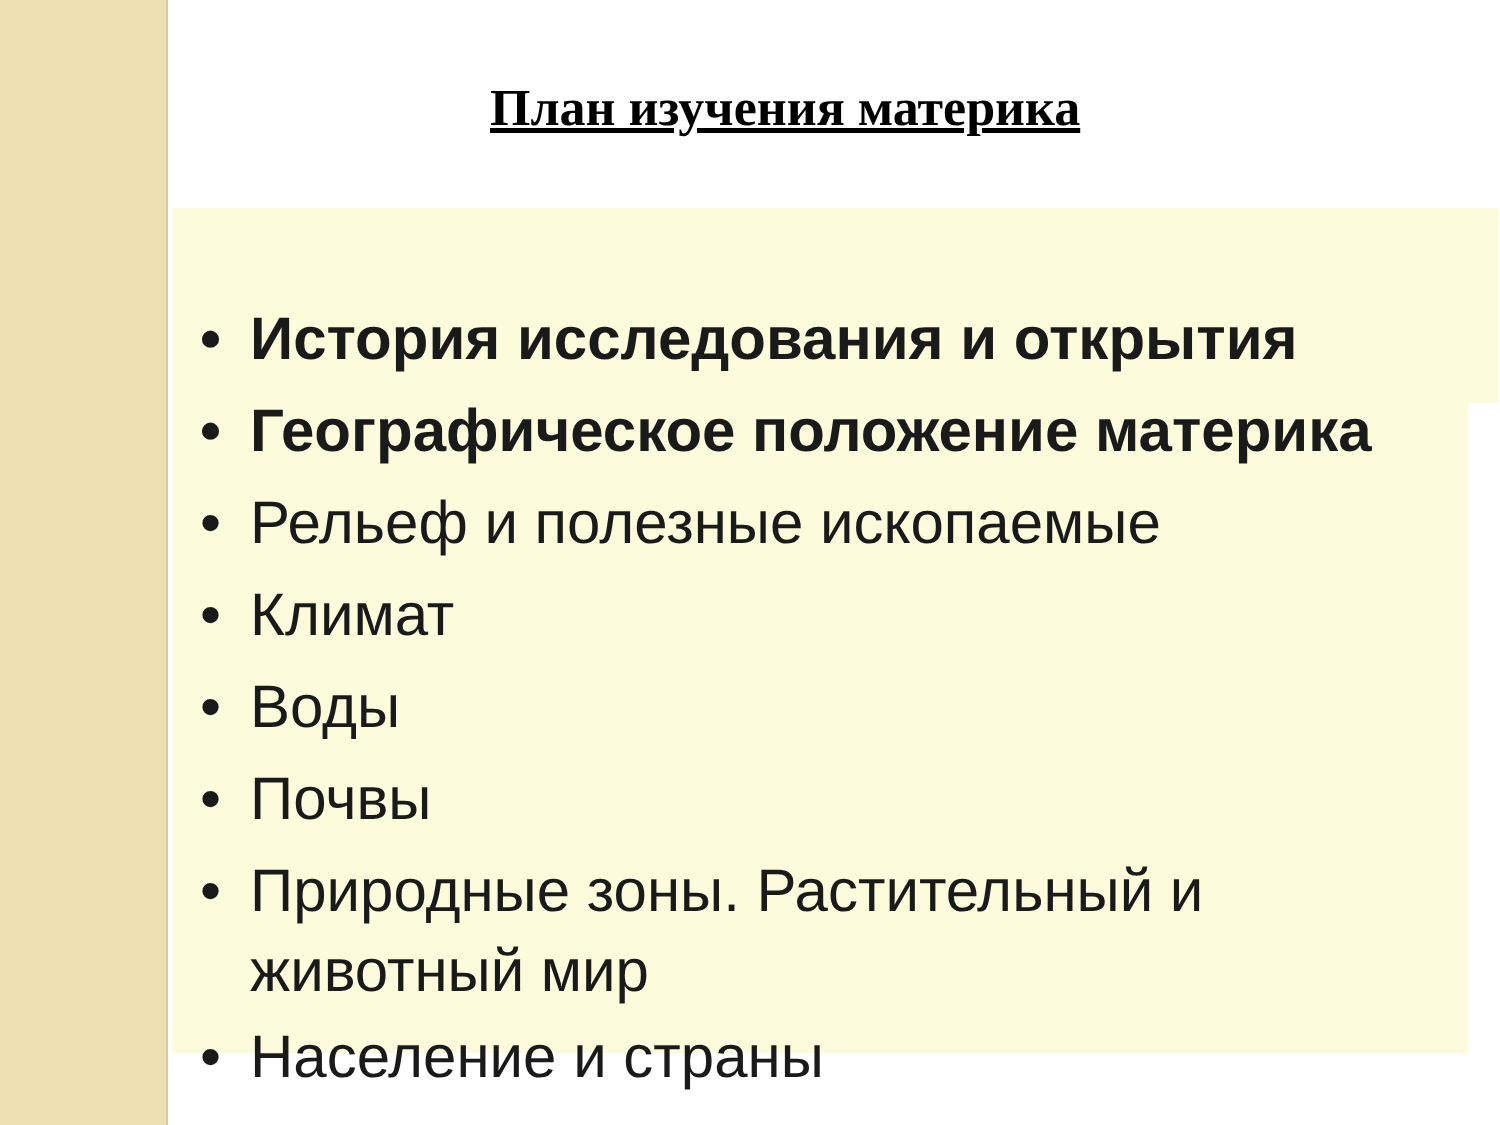План изучения материка
• История исследования и открытия
• Географическое положение материка
• Рельеф и полезные ископаемые
• Климат
• Воды
• Почвы
• Природные зоны. Растительный и
животный мир
• Население и страны